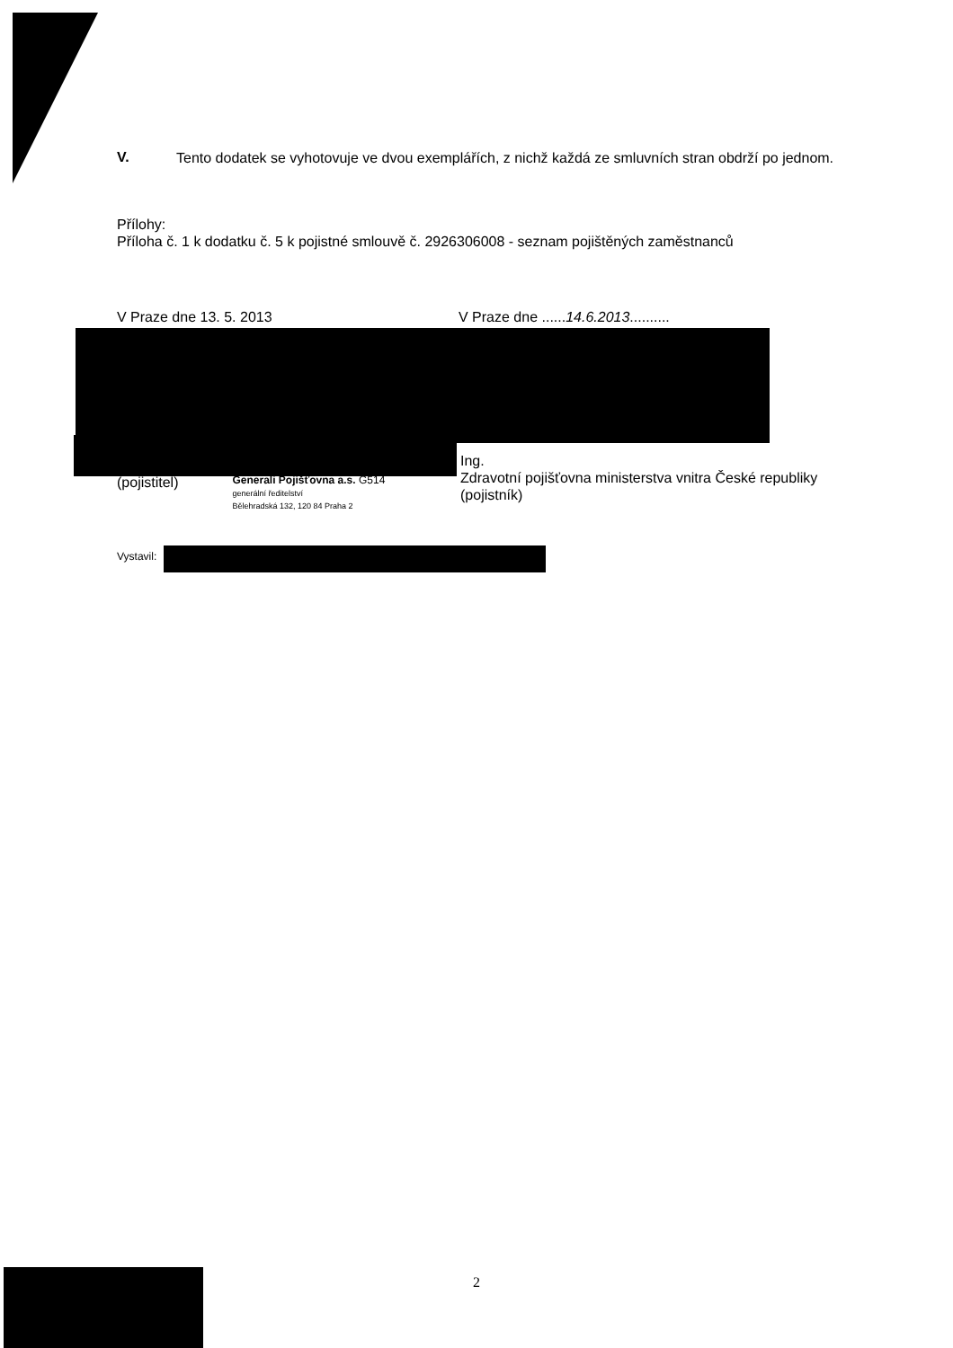V.
Tento dodatek se vyhotovuje ve dvou exemplářích, z nichž každá ze smluvních stran obdrží po jednom.
Přílohy:
Příloha č. 1 k dodatku č. 5 k pojistné smlouvě č. 2926306008 - seznam pojištěných zaměstnanců
V Praze dne 13. 5. 2013 V Praze dne ......14.6.2013..........
(pojistitel)
Generali Pojišťovna a.s. G514
generální ředitelství
Bělehradská 132, 120 84 Praha 2
Ing.
Zdravotní pojišťovna ministerstva vnitra České republiky
(pojistník)
Vystavil:
2